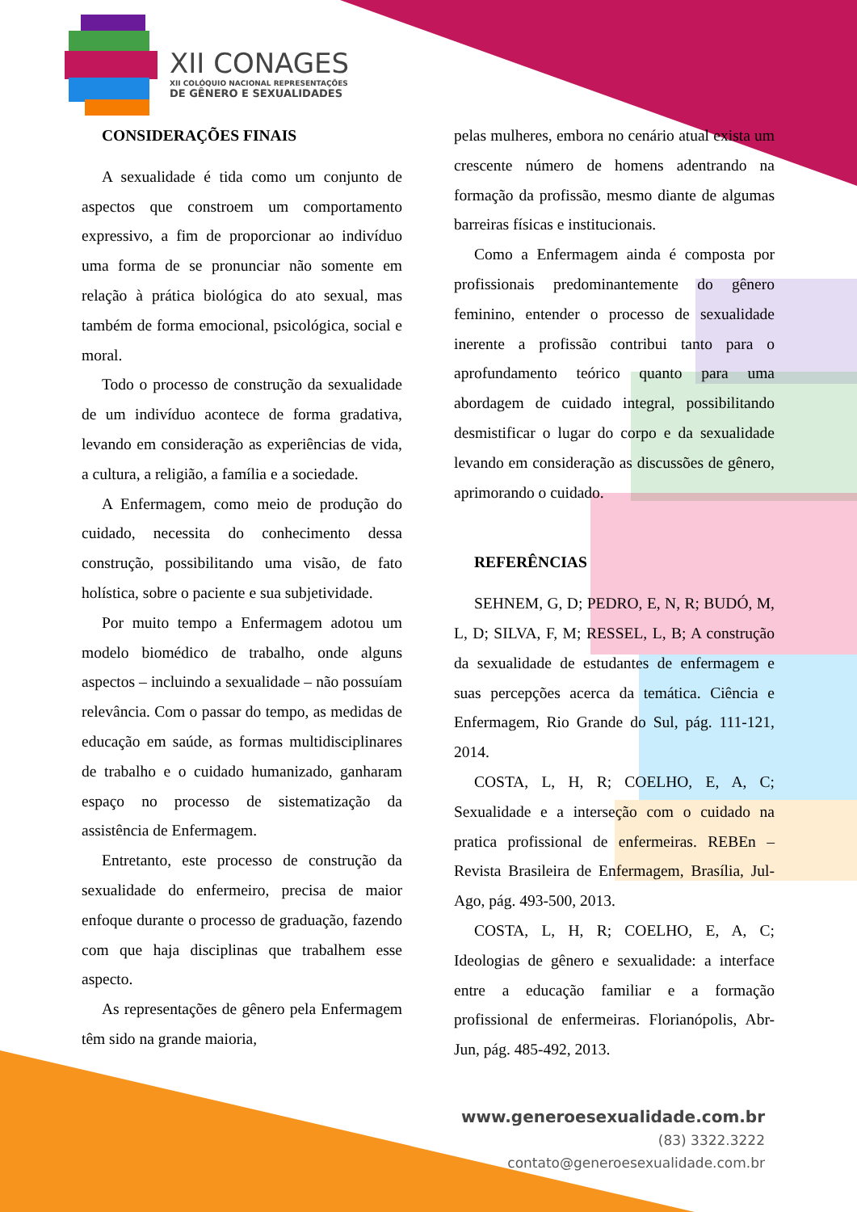XII CONAGES
XII COLÓQUIO NACIONAL REPRESENTAÇÕES
DE GÊNERO E SEXUALIDADES
CONSIDERAÇÕES FINAIS
A sexualidade é tida como um conjunto de aspectos que constroem um comportamento expressivo, a fim de proporcionar ao indivíduo uma forma de se pronunciar não somente em relação à prática biológica do ato sexual, mas também de forma emocional, psicológica, social e moral.
Todo o processo de construção da sexualidade de um indivíduo acontece de forma gradativa, levando em consideração as experiências de vida, a cultura, a religião, a família e a sociedade.
A Enfermagem, como meio de produção do cuidado, necessita do conhecimento dessa construção, possibilitando uma visão, de fato holística, sobre o paciente e sua subjetividade.
Por muito tempo a Enfermagem adotou um modelo biomédico de trabalho, onde alguns aspectos – incluindo a sexualidade – não possuíam relevância. Com o passar do tempo, as medidas de educação em saúde, as formas multidisciplinares de trabalho e o cuidado humanizado, ganharam espaço no processo de sistematização da assistência de Enfermagem.
Entretanto, este processo de construção da sexualidade do enfermeiro, precisa de maior enfoque durante o processo de graduação, fazendo com que haja disciplinas que trabalhem esse aspecto.
As representações de gênero pela Enfermagem têm sido na grande maioria,
pelas mulheres, embora no cenário atual exista um crescente número de homens adentrando na formação da profissão, mesmo diante de algumas barreiras físicas e institucionais.
Como a Enfermagem ainda é composta por profissionais predominantemente do gênero feminino, entender o processo de sexualidade inerente a profissão contribui tanto para o aprofundamento teórico quanto para uma abordagem de cuidado integral, possibilitando desmistificar o lugar do corpo e da sexualidade levando em consideração as discussões de gênero, aprimorando o cuidado.
REFERÊNCIAS
SEHNEM, G, D; PEDRO, E, N, R; BUDÓ, M, L, D; SILVA, F, M; RESSEL, L, B; A construção da sexualidade de estudantes de enfermagem e suas percepções acerca da temática. Ciência e Enfermagem, Rio Grande do Sul, pág. 111-121, 2014.
COSTA, L, H, R; COELHO, E, A, C; Sexualidade e a interseção com o cuidado na pratica profissional de enfermeiras. REBEn – Revista Brasileira de Enfermagem, Brasília, Jul-Ago, pág. 493-500, 2013.
COSTA, L, H, R; COELHO, E, A, C; Ideologias de gênero e sexualidade: a interface entre a educação familiar e a formação profissional de enfermeiras. Florianópolis, Abr-Jun, pág. 485-492, 2013.
www.generoesexualidade.com.br
(83) 3322.3222
contato@generoesexualidade.com.br